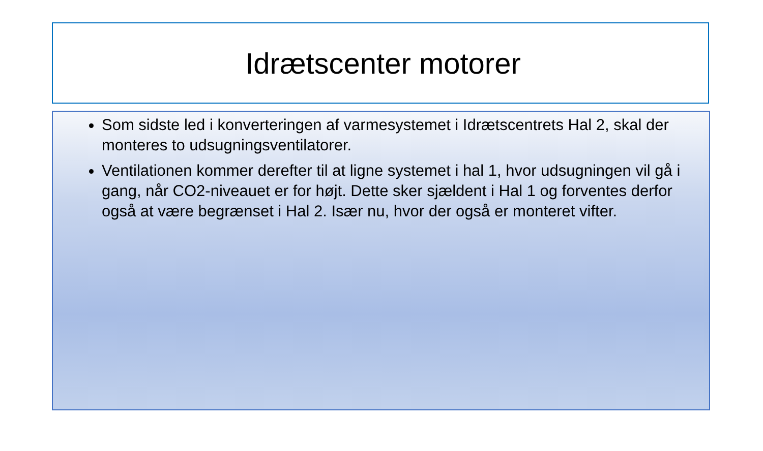Idrætscenter motorer
Som sidste led i konverteringen af varmesystemet i Idrætscentrets Hal 2, skal der monteres to udsugningsventilatorer.
Ventilationen kommer derefter til at ligne systemet i hal 1, hvor udsugningen vil gå i gang, når CO2-niveauet er for højt. Dette sker sjældent i Hal 1 og forventes derfor også at være begrænset i Hal 2. Især nu, hvor der også er monteret vifter.